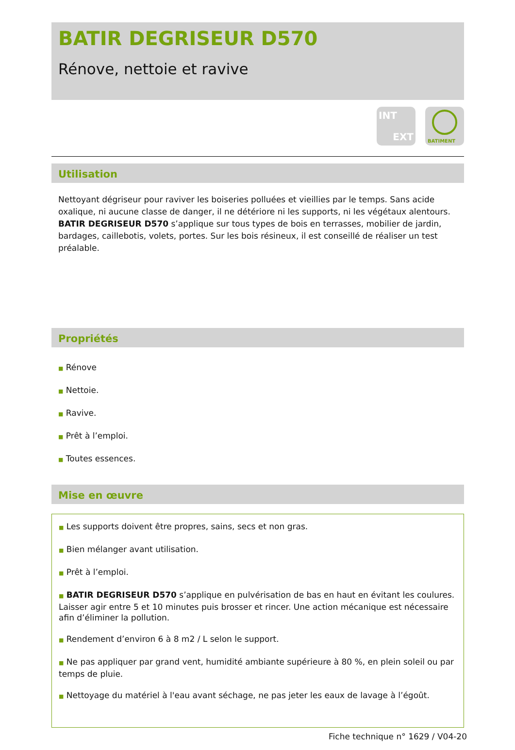BATIR DEGRISEUR D570
Rénove, nettoie et ravive
INT
EXT
BATIMENT
Utilisation
Nettoyant dégriseur pour raviver les boiseries polluées et vieillies par le temps. Sans acide oxalique, ni aucune classe de danger, il ne détériore ni les supports, ni les végétaux alentours. BATIR DEGRISEUR D570 s’applique sur tous types de bois en terrasses, mobilier de jardin, bardages, caillebotis, volets, portes. Sur les bois résineux, il est conseillé de réaliser un test préalable.
Propriétés
■ Rénove
■ Nettoie.
■ Ravive.
■ Prêt à l’emploi.
■ Toutes essences.
Mise en œuvre
■ Les supports doivent être propres, sains, secs et non gras.
■ Bien mélanger avant utilisation.
■ Prêt à l’emploi.
■ BATIR DEGRISEUR D570 s’applique en pulvérisation de bas en haut en évitant les coulures. Laisser agir entre 5 et 10 minutes puis brosser et rincer. Une action mécanique est nécessaire afin d’éliminer la pollution.
■ Rendement d’environ 6 à 8 m2 / L selon le support.
■ Ne pas appliquer par grand vent, humidité ambiante supérieure à 80 %, en plein soleil ou par temps de pluie.
■ Nettoyage du matériel à l'eau avant séchage, ne pas jeter les eaux de lavage à l’égoût.
Fiche technique n° 1629 / V04-20